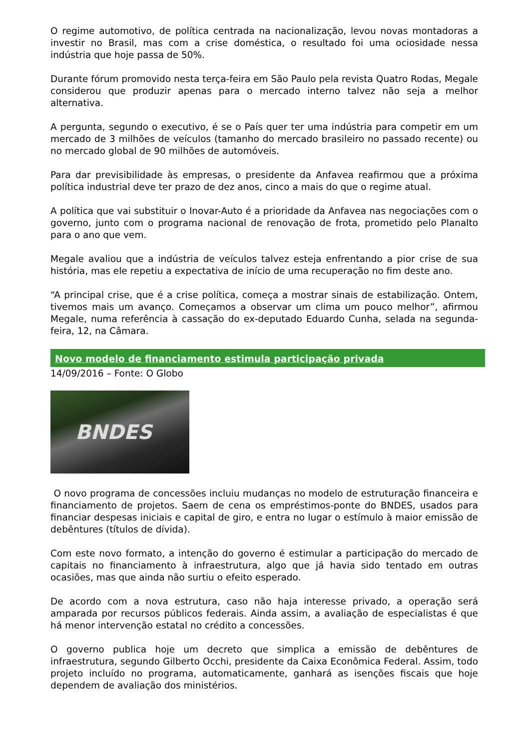O regime automotivo, de política centrada na nacionalização, levou novas montadoras a investir no Brasil, mas com a crise doméstica, o resultado foi uma ociosidade nessa indústria que hoje passa de 50%.
Durante fórum promovido nesta terça-feira em São Paulo pela revista Quatro Rodas, Megale considerou que produzir apenas para o mercado interno talvez não seja a melhor alternativa.
A pergunta, segundo o executivo, é se o País quer ter uma indústria para competir em um mercado de 3 milhões de veículos (tamanho do mercado brasileiro no passado recente) ou no mercado global de 90 milhões de automóveis.
Para dar previsibilidade às empresas, o presidente da Anfavea reafirmou que a próxima política industrial deve ter prazo de dez anos, cinco a mais do que o regime atual.
A política que vai substituir o Inovar-Auto é a prioridade da Anfavea nas negociações com o governo, junto com o programa nacional de renovação de frota, prometido pelo Planalto para o ano que vem.
Megale avaliou que a indústria de veículos talvez esteja enfrentando a pior crise de sua história, mas ele repetiu a expectativa de início de uma recuperação no fim deste ano.
“A principal crise, que é a crise política, começa a mostrar sinais de estabilização. Ontem, tivemos mais um avanço. Começamos a observar um clima um pouco melhor”, afirmou Megale, numa referência à cassação do ex-deputado Eduardo Cunha, selada na segunda-feira, 12, na Câmara.
Novo modelo de financiamento estimula participação privada
14/09/2016 – Fonte: O Globo
BNDES
O novo programa de concessões incluiu mudanças no modelo de estruturação financeira e financiamento de projetos. Saem de cena os empréstimos-ponte do BNDES, usados para financiar despesas iniciais e capital de giro, e entra no lugar o estímulo à maior emissão de debêntures (títulos de dívida).
Com este novo formato, a intenção do governo é estimular a participação do mercado de capitais no financiamento à infraestrutura, algo que já havia sido tentado em outras ocasiões, mas que ainda não surtiu o efeito esperado.
De acordo com a nova estrutura, caso não haja interesse privado, a operação será amparada por recursos públicos federais. Ainda assim, a avaliação de especialistas é que há menor intervenção estatal no crédito a concessões.
O governo publica hoje um decreto que simplica a emissão de debêntures de infraestrutura, segundo Gilberto Occhi, presidente da Caixa Econômica Federal. Assim, todo projeto incluído no programa, automaticamente, ganhará as isenções fiscais que hoje dependem de avaliação dos ministérios.